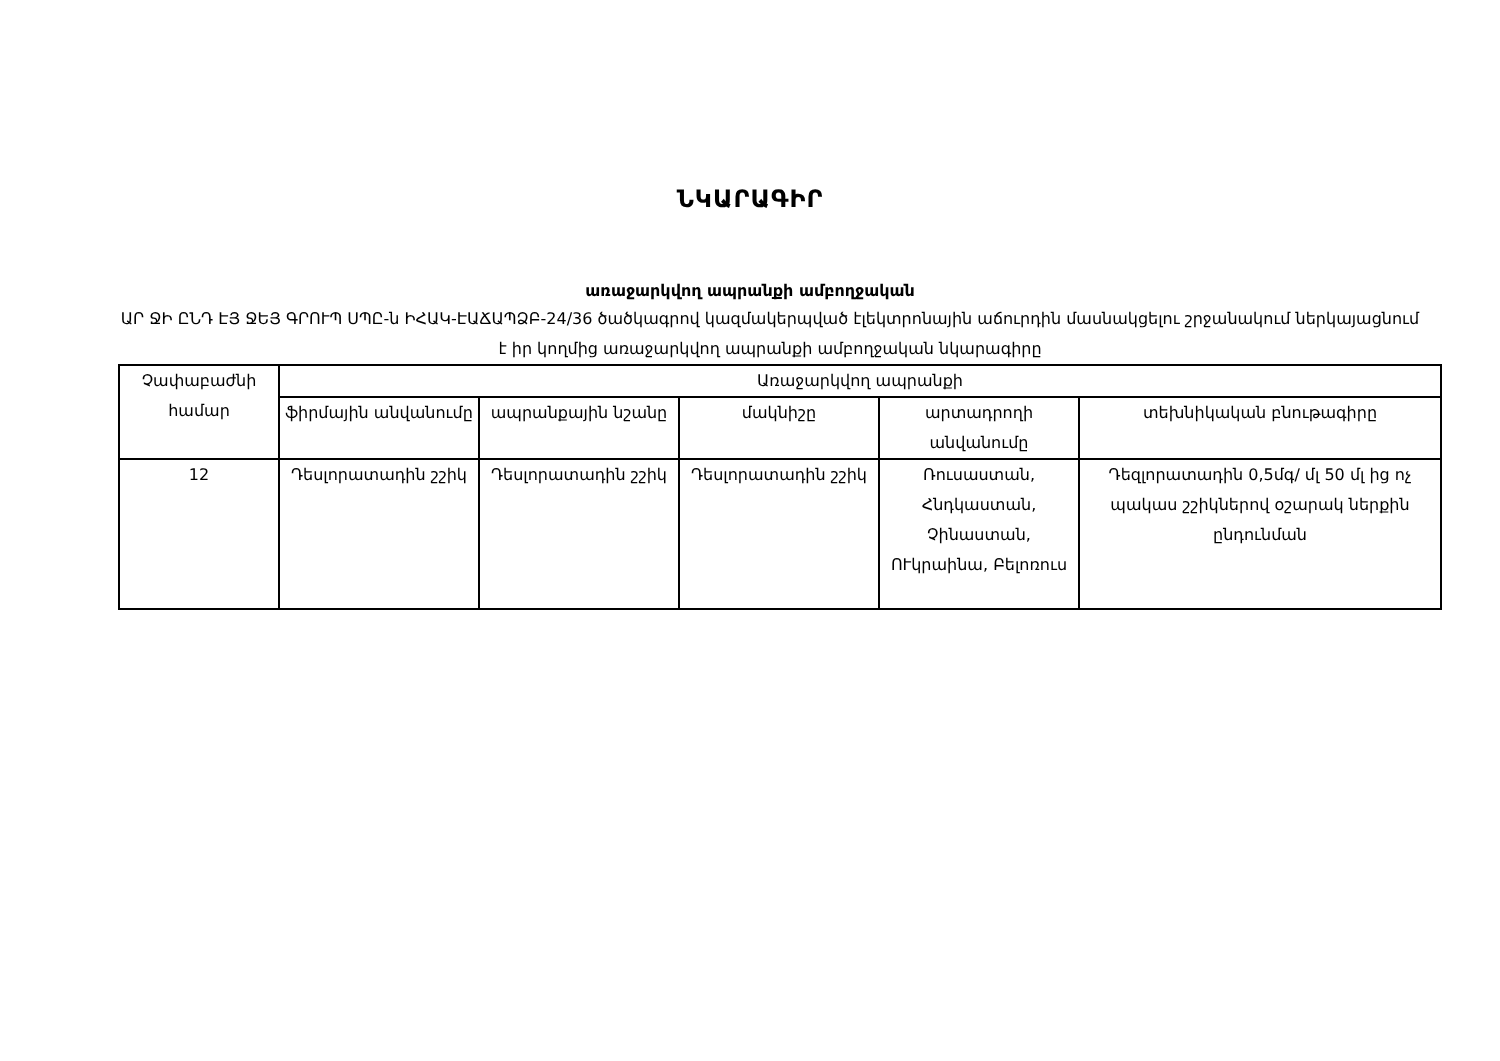ՆԿԱՐԱԳԻՐ
առաջարկվող ապրանքի ամբողջական
ԱՐ ՋԻ ԸՆԴ ԷՅ ՋԵՅ ԳՐՈՒՊ ՍՊԸ-ն ԻՀԱԿ-ԷԱՃԱՊՁԲ-24/36 ծածկագրով կազմակերպված էլեկտրոնային աճուրդին մասնակցելու շրջանակում ներկայացնում է իր կողմից առաջարկվող ապրանքի ամբողջական նկարագիրը
| Չափաբաժնի համար | Առաջարկվող ապրանքի | | | | |
| --- | --- | --- | --- | --- | --- |
| | ֆիրմային անվանումը | ապրանքային նշանը | մակնիշը | արտադրողի անվանումը | տեխնիկական բնութագիրը |
| 12 | Դեսլորատադին շշիկ | Դեսլորատադին շշիկ | Դեսլորատադին շշիկ | Ռուսաստան, Հնդկաստան, Չինաստան, ՈՒկրաինա, Բելոռուս | Դեզլորատադին 0,5մգ/ մլ 50 մլ ից ոչ պակաս շշիկներով օշարակ ներքին ընդունման |